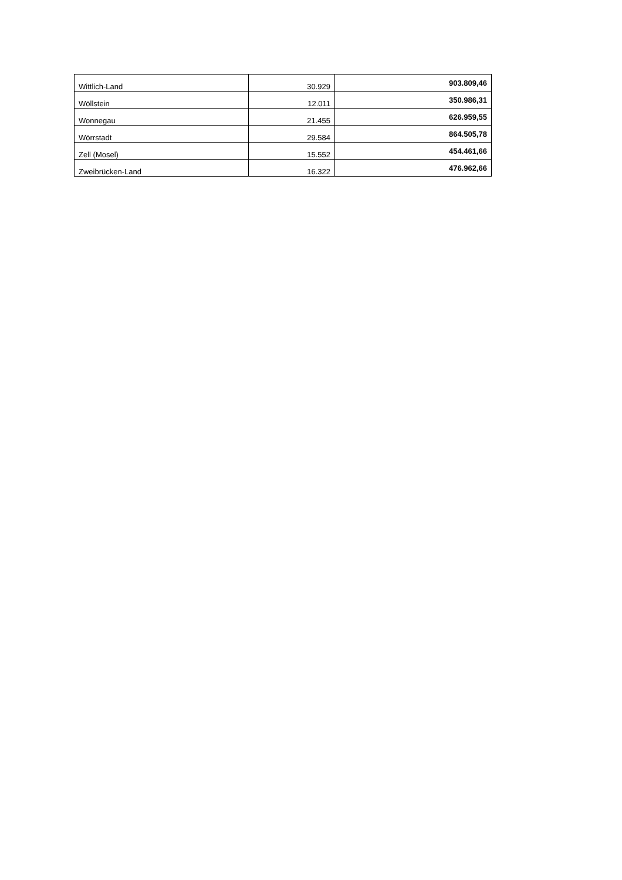| Wittlich-Land | 30.929 | 903.809,46 |
| Wöllstein | 12.011 | 350.986,31 |
| Wonnegau | 21.455 | 626.959,55 |
| Wörrstadt | 29.584 | 864.505,78 |
| Zell (Mosel) | 15.552 | 454.461,66 |
| Zweibrücken-Land | 16.322 | 476.962,66 |